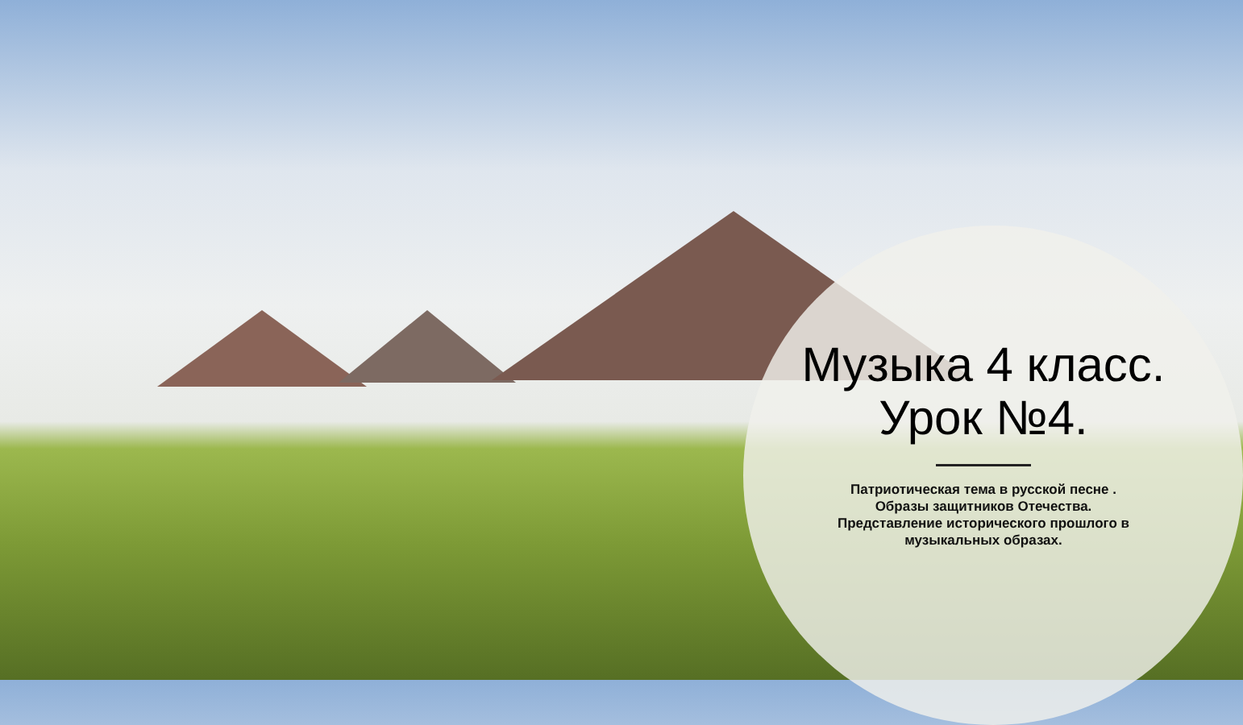Музыка 4 класс. Урок №4.
Патриотическая тема в русской песне .
Образы защитников Отечества.
Представление исторического прошлого в музыкальных образах.